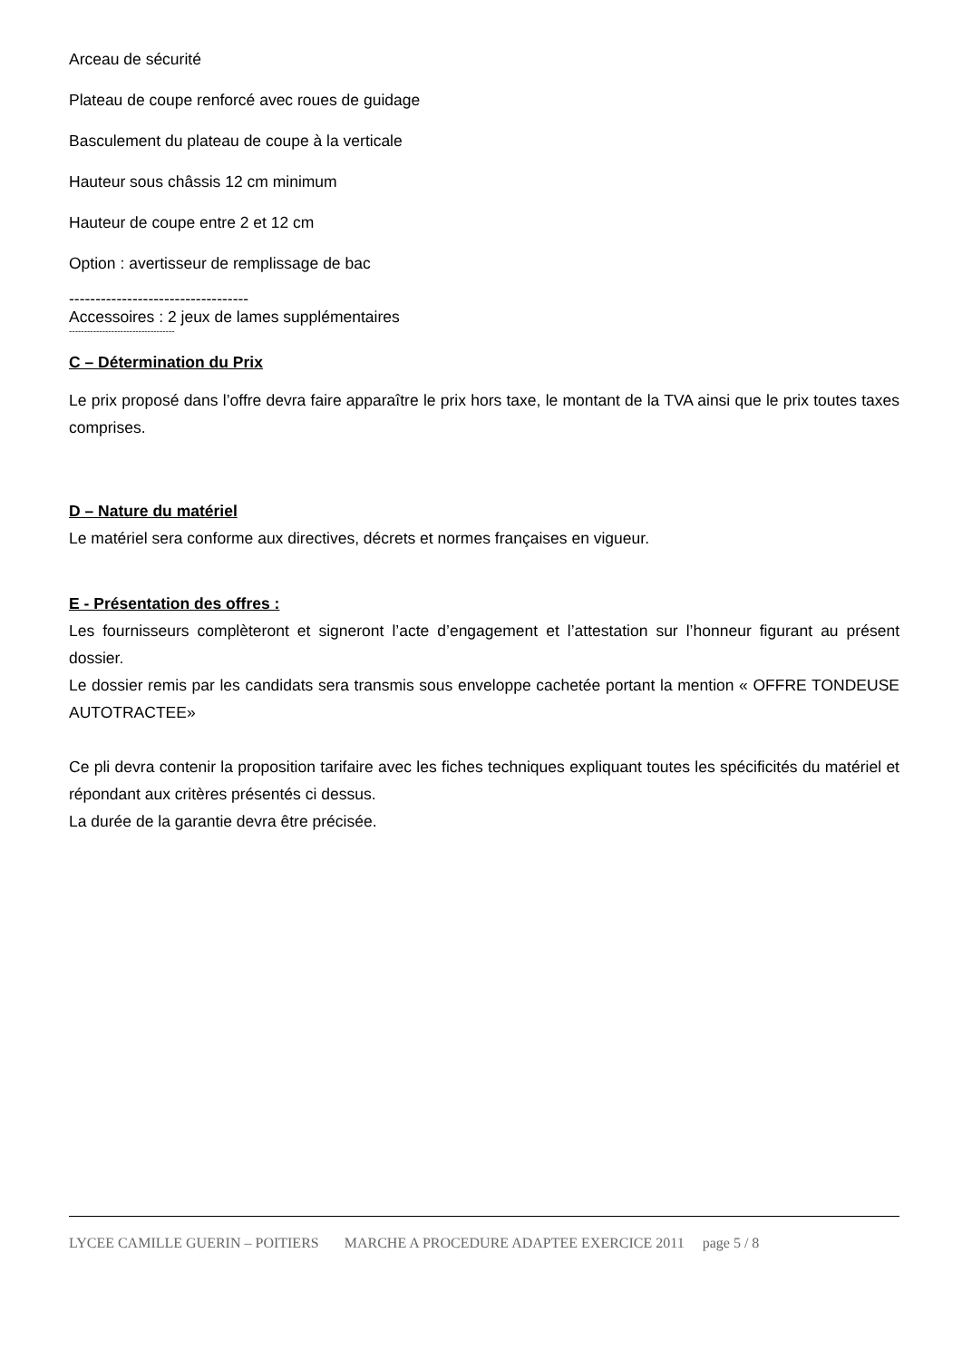Arceau de sécurité
Plateau de coupe renforcé avec roues de guidage
Basculement du plateau de coupe à la verticale
Hauteur sous châssis 12 cm minimum
Hauteur de coupe entre 2 et 12 cm
Option : avertisseur de remplissage de bac
----------------------------------
Accessoires : 2 jeux de lames supplémentaires
-----------------------------------
C – Détermination du Prix
Le prix proposé dans l’offre devra faire apparaître le prix hors taxe, le montant de la TVA ainsi que le prix toutes taxes comprises.
D – Nature du matériel
Le matériel sera conforme aux directives, décrets et normes françaises en vigueur.
E - Présentation des offres :
Les fournisseurs complèteront et signeront l’acte d’engagement et l’attestation sur l’honneur figurant au présent dossier.
Le dossier remis par les candidats sera transmis sous enveloppe cachetée portant la mention « OFFRE TONDEUSE AUTOTRACTEE»
Ce pli devra contenir la proposition tarifaire avec les fiches techniques expliquant toutes les spécificités du matériel et répondant aux critères présentés ci dessus.
La durée de la garantie devra être précisée.
LYCEE CAMILLE GUERIN – POITIERS MARCHE A PROCEDURE ADAPTEE EXERCICE 2011 page 5 / 8